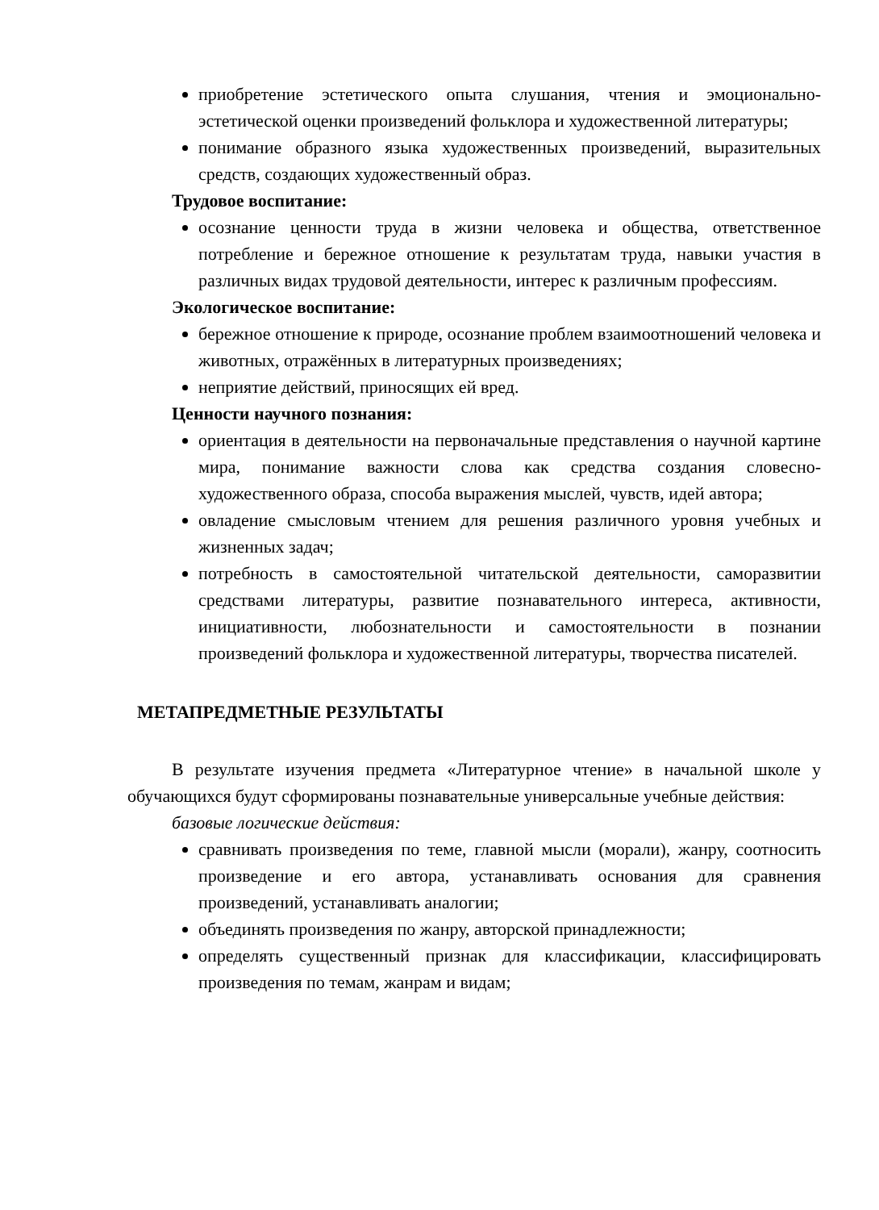приобретение эстетического опыта слушания, чтения и эмоционально-эстетической оценки произведений фольклора и художественной литературы;
понимание образного языка художественных произведений, выразительных средств, создающих художественный образ.
Трудовое воспитание:
осознание ценности труда в жизни человека и общества, ответственное потребление и бережное отношение к результатам труда, навыки участия в различных видах трудовой деятельности, интерес к различным профессиям.
Экологическое воспитание:
бережное отношение к природе, осознание проблем взаимоотношений человека и животных, отражённых в литературных произведениях;
неприятие действий, приносящих ей вред.
Ценности научного познания:
ориентация в деятельности на первоначальные представления о научной картине мира, понимание важности слова как средства создания словесно-художественного образа, способа выражения мыслей, чувств, идей автора;
овладение смысловым чтением для решения различного уровня учебных и жизненных задач;
потребность в самостоятельной читательской деятельности, саморазвитии средствами литературы, развитие познавательного интереса, активности, инициативности, любознательности и самостоятельности в познании произведений фольклора и художественной литературы, творчества писателей.
МЕТАПРЕДМЕТНЫЕ РЕЗУЛЬТАТЫ
В результате изучения предмета «Литературное чтение» в начальной школе у обучающихся будут сформированы познавательные универсальные учебные действия:
базовые логические действия:
сравнивать произведения по теме, главной мысли (морали), жанру, соотносить произведение и его автора, устанавливать основания для сравнения произведений, устанавливать аналогии;
объединять произведения по жанру, авторской принадлежности;
определять существенный признак для классификации, классифицировать произведения по темам, жанрам и видам;